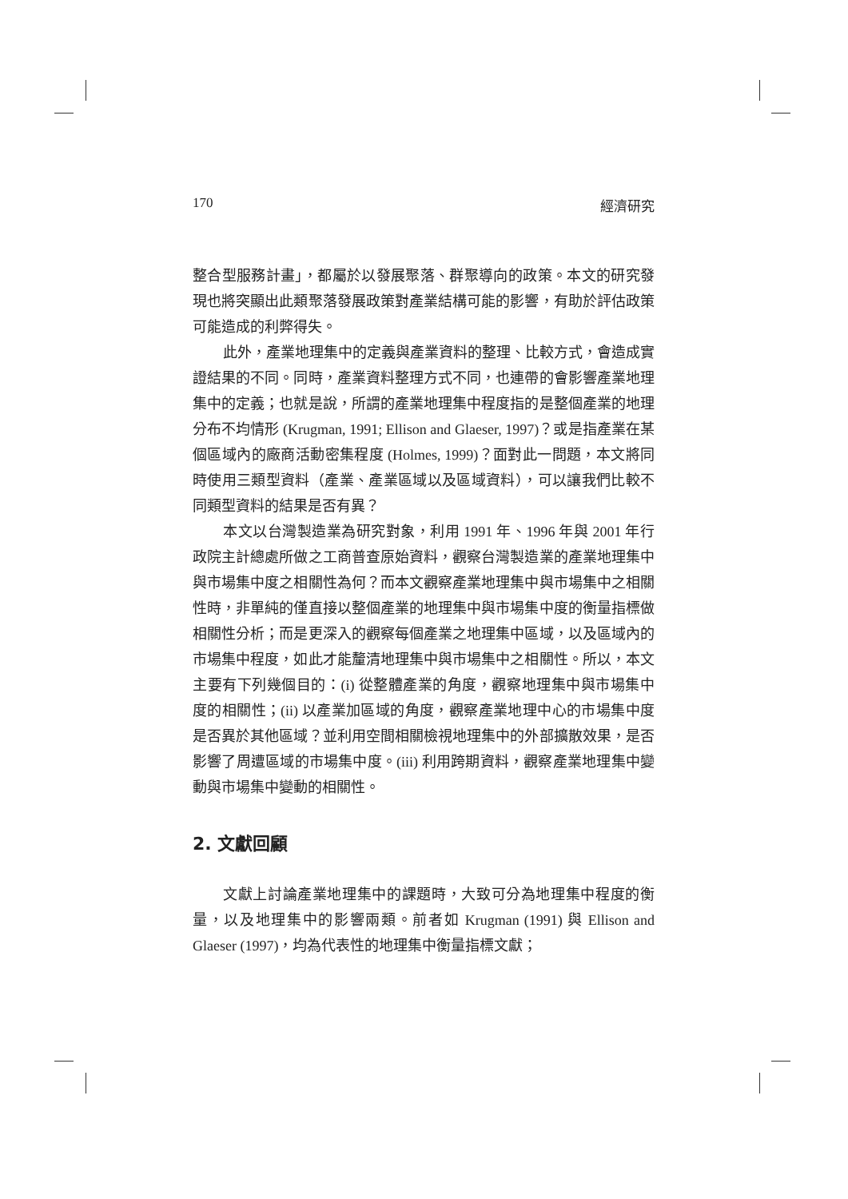170 經濟研究
整合型服務計畫」，都屬於以發展聚落、群聚導向的政策。本文的研究發現也將突顯出此類聚落發展政策對產業結構可能的影響，有助於評估政策可能造成的利弊得失。
此外，產業地理集中的定義與產業資料的整理、比較方式，會造成實證結果的不同。同時，產業資料整理方式不同，也連帶的會影響產業地理集中的定義；也就是說，所謂的產業地理集中程度指的是整個產業的地理分布不均情形 (Krugman, 1991; Ellison and Glaeser, 1997)？或是指產業在某個區域內的廠商活動密集程度 (Holmes, 1999)？面對此一問題，本文將同時使用三類型資料（產業、產業區域以及區域資料），可以讓我們比較不同類型資料的結果是否有異？
本文以台灣製造業為研究對象，利用 1991 年、1996 年與 2001 年行政院主計總處所做之工商普查原始資料，觀察台灣製造業的產業地理集中與市場集中度之相關性為何？而本文觀察產業地理集中與市場集中之相關性時，非單純的僅直接以整個產業的地理集中與市場集中度的衡量指標做相關性分析；而是更深入的觀察每個產業之地理集中區域，以及區域內的市場集中程度，如此才能釐清地理集中與市場集中之相關性。所以，本文主要有下列幾個目的：(i) 從整體產業的角度，觀察地理集中與市場集中度的相關性；(ii) 以產業加區域的角度，觀察產業地理中心的市場集中度是否異於其他區域？並利用空間相關檢視地理集中的外部擴散效果，是否影響了周遭區域的市場集中度。(iii) 利用跨期資料，觀察產業地理集中變動與市場集中變動的相關性。
2. 文獻回顧
文獻上討論產業地理集中的課題時，大致可分為地理集中程度的衡量，以及地理集中的影響兩類。前者如 Krugman (1991) 與 Ellison and Glaeser (1997)，均為代表性的地理集中衡量指標文獻；